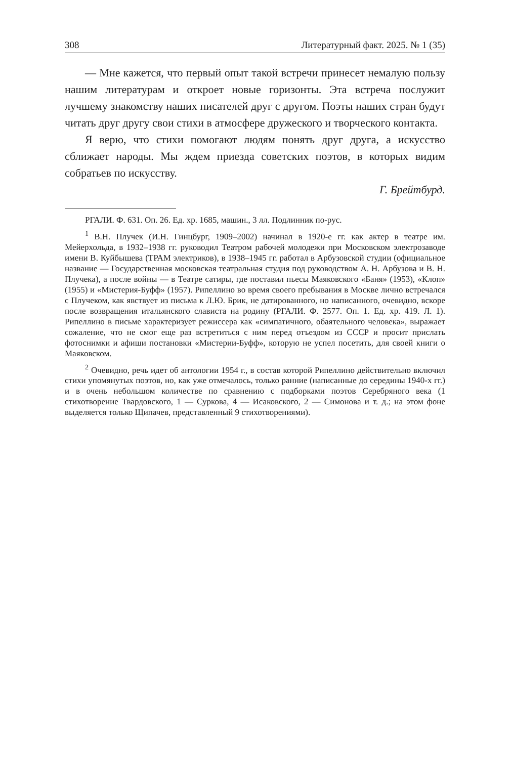308 Литературный факт. 2025. № 1 (35)
— Мне кажется, что первый опыт такой встречи принесет немалую пользу нашим литературам и откроет новые горизонты. Эта встреча послужит лучшему знакомству наших писателей друг с другом. Поэты наших стран будут читать друг другу свои стихи в атмосфере дружеского и творческого контакта.
Я верю, что стихи помогают людям понять друг друга, а искусство сближает народы. Мы ждем приезда советских поэтов, в которых видим собратьев по искусству.
Г. Брейтбурд.
РГАЛИ. Ф. 631. Оп. 26. Ед. хр. 1685, машин., 3 лл. Подлинник по-рус.
<sup>1</sup> В.Н. Плучек (И.Н. Гинцбург, 1909–2002) начинал в 1920-е гг. как актер в театре им. Мейерхольда, в 1932–1938 гг. руководил Театром рабочей молодежи при Московском электрозаводе имени В. Куйбышева (ТРАМ электриков), в 1938–1945 гг. работал в Арбузовской студии (официальное название — Государственная московская театральная студия под руководством А. Н. Арбузова и В. Н. Плучека), а после войны — в Театре сатиры, где поставил пьесы Маяковского «Баня» (1953), «Клоп» (1955) и «Мистерия-Буфф» (1957). Рипеллино во время своего пребывания в Москве лично встречался с Плучеком, как явствует из письма к Л.Ю. Брик, не датированного, но написанного, очевидно, вскоре после возвращения итальянского слависта на родину (РГАЛИ. Ф. 2577. Оп. 1. Ед. хр. 419. Л. 1). Рипеллино в письме характеризует режиссера как «симпатичного, обаятельного человека», выражает сожаление, что не смог еще раз встретиться с ним перед отъездом из СССР и просит прислать фотоснимки и афиши постановки «Мистерии-Буфф», которую не успел посетить, для своей книги о Маяковском.
<sup>2</sup> Очевидно, речь идет об антологии 1954 г., в состав которой Рипеллино действительно включил стихи упомянутых поэтов, но, как уже отмечалось, только ранние (написанные до середины 1940-х гг.) и в очень небольшом количестве по сравнению с подборками поэтов Серебряного века (1 стихотворение Твардовского, 1 — Суркова, 4 — Исаковского, 2 — Симонова и т. д.; на этом фоне выделяется только Щипачев, представленный 9 стихотворениями).